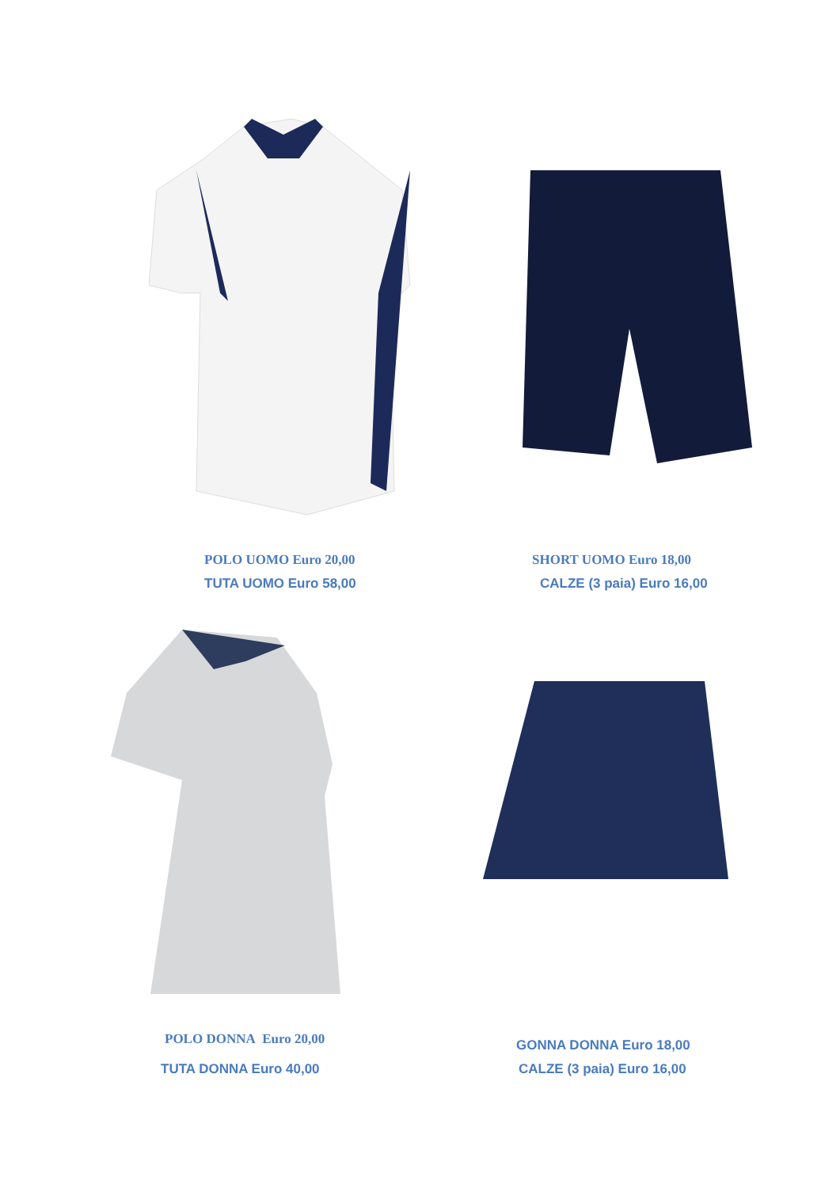POLO UOMO Euro 20,00
TUTA UOMO Euro 58,00
SHORT UOMO Euro 18,00
CALZE (3 paia) Euro 16,00
POLO DONNA Euro 20,00
TUTA DONNA Euro 40,00
GONNA DONNA Euro 18,00
CALZE (3 paia) Euro 16,00